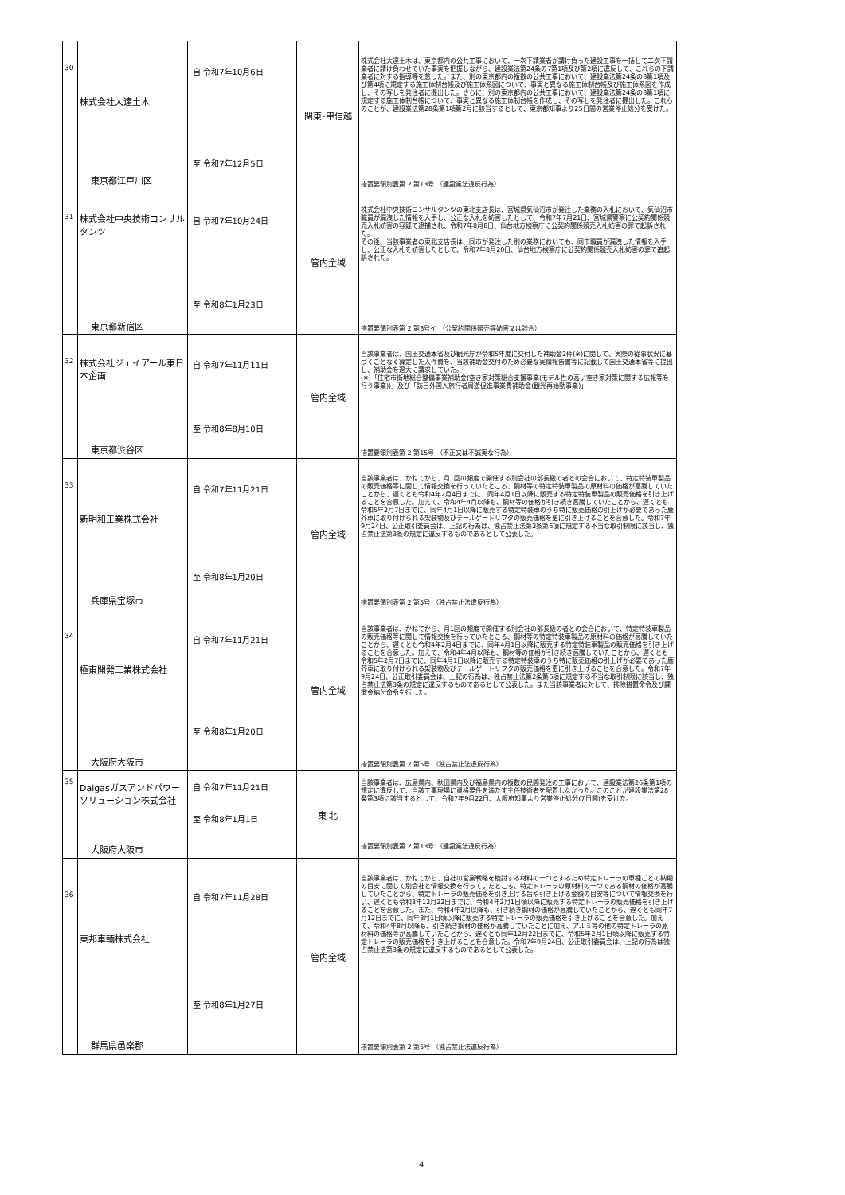| 30 | 株式会社大達土木 東京都江戸川区 | 自 令和7年10月6日 至 令和7年12月5日 | 関東･甲信越 | 株式会社大達土木は、東京都内の公共工事において、一次下請業者が請け負った建設工事を一括して二次下請業者に請け負わせていた事実を把握しながら、建設業法第24条の7第1項及び第2項に違反して、これらの下請業者に対する指導等を怠った。また、別の東京都内の複数の公共工事において、建設業法第24条の8第1項及び第4項に規定する施工体制台帳及び施工体系図について、事実と異なる施工体制台帳及び施工体系図を作成し、その写しを発注者に提出した。さらに、別の東京都内の公共工事において、建設業法第24条の8第1項に規定する施工体制台帳について、事実と異なる施工体制台帳を作成し、その写しを発注者に提出した。これらのことが、建設業法第28条第1項第2号に該当するとして、東京都知事より25日間の営業停止処分を受けた。 措置要領別表第 2 第13号 （建設業法違反行為） |
| 31 | 株式会社中央技術コンサルタンツ 東京都新宿区 | 自 令和7年10月24日 至 令和8年1月23日 | 管内全域 | 株式会社中央技術コンサルタンツの東北支店長は、宮城県気仙沼市が発注した業務の入札において、気仙沼市職員が漏洩した情報を入手し、公正な入札を妨害したとして、令和7年7月21日、宮城県警察に公契約関係競売入札妨害の容疑で逮捕され、令和7年8月8日、仙台地方検察庁に公契約関係競売入札妨害の罪で起訴された。 その後、当該事業者の東北支店長は、同市が発注した別の業務においても、同市職員が漏洩した情報を入手し、公正な入札を妨害したとして、令和7年8月20日、仙台地方検察庁に公契約関係競売入札妨害の罪で追起訴された。 措置要領別表第 2 第8号イ （公契約関係競売等妨害又は談合） |
| 32 | 株式会社ジェイアール東日本企画 東京都渋谷区 | 自 令和7年11月11日 至 令和8年8月10日 | 管内全域 | 当該事業者は、国土交通本省及び観光庁が令和5年度に交付した補助金2件(※)に関して、実際の従事状況に基づくことなく算定した人件費を、当該補助金交付のため必要な実績報告書等に記載して国土交通本省等に提出し、補助金を過大に請求していた。 (※)「住宅市街地総合整備事業補助金(空き家対策総合支援事業(モデル性の高い空き家対策に関する広報等を行う事業))」及び「訪日外国人旅行者周遊促進事業費補助金(観光再始動事業)」 措置要領別表第 2 第15号 （不正又は不誠実な行為） |
| 33 | 新明和工業株式会社 兵庫県宝塚市 | 自 令和7年11月21日 至 令和8年1月20日 | 管内全域 | 当該事業者は、かねてから、月1回の頻度で開催する別会社の部長級の者との会合において、特定特装車製品の販売価格等に関して情報交換を行っていたところ、鋼材等の特定特装車製品の原材料の価格が高騰していたことから、遅くとも令和4年2月4日までに、同年4月1日以降に販売する特定特装車製品の販売価格を引き上げることを合意した。加えて、令和4年4月以降も、鋼材等の価格が引き続き高騰していたことから、遅くとも令和5年2月7日までに、同年4月1日以降に販売する特定特装車のうち特に販売価格の引上げが必要であった塵芥車に取り付けられる架装物及びテールゲートリフタの販売価格を更に引き上げることを合意した。令和7年9月24日、公正取引委員会は、上記の行為は、独占禁止法第2条第6項に規定する不当な取引制限に該当し、独占禁止法第3条の規定に違反するものであるとして公表した。 措置要領別表第 2 第5号 （独占禁止法違反行為） |
| 34 | 極東開発工業株式会社 大阪府大阪市 | 自 令和7年11月21日 至 令和8年1月20日 | 管内全域 | 当該事業者は、かねてから、月1回の頻度で開催する別会社の部長級の者との会合において、特定特装車製品の販売価格等に関して情報交換を行っていたところ、鋼材等の特定特装車製品の原材料の価格が高騰していたことから、遅くとも令和4年2月4日までに、同年4月1日以降に販売する特定特装車製品の販売価格を引き上げることを合意した。加えて、令和4年4月以降も、鋼材等の価格が引き続き高騰していたことから、遅くとも令和5年2月7日までに、同年4月1日以降に販売する特定特装車のうち特に販売価格の引上げが必要であった塵芥車に取り付けられる架装物及びテールゲートリフタの販売価格を更に引き上げることを合意した。令和7年9月24日、公正取引委員会は、上記の行為は、独占禁止法第2条第6項に規定する不当な取引制限に該当し、独占禁止法第3条の規定に違反するものであるとして公表した。また当該事業者に対して、排除措置命令及び課徴金納付命令を行った。 措置要領別表第 2 第5号 （独占禁止法違反行為） |
| 35 | Daigasガスアンドパワーソリューション株式会社 大阪府大阪市 | 自 令和7年11月21日 至 令和8年1月1日 | 東 北 | 当該事業者は、広島県内、秋田県内及び福島県内の複数の民間発注の工事において、建設業法第26条第1項の規定に違反して、当該工事現場に資格要件を満たす主任技術者を配置しなかった。このことが建設業法第28条第3項に該当するとして、令和7年9月22日、大阪府知事より営業停止処分(7日間)を受けた。 措置要領別表第 2 第13号 （建設業法違反行為） |
| 36 | 東邦車輛株式会社 群馬県邑楽郡 | 自 令和7年11月28日 至 令和8年1月27日 | 管内全域 | 当該事業者は、かねてから、自社の営業戦略を検討する材料の一つとするため特定トレーラの車種ごとの納期の目安に関して別会社と情報交換を行っていたところ、特定トレーラの原材料の一つである鋼材の価格が高騰していたことから、特定トレーラの販売価格を引き上げる旨や引き上げる金額の目安等について情報交換を行い、遅くとも令和3年12月22日までに、令和4年2月1日頃以降に販売する特定トレーラの販売価格を引き上げることを合意した。また、令和4年2月以降も、引き続き鋼材の価格が高騰していたことから、遅くとも同年7月12日までに、同年8月1日頃以降に販売する特定トレーラの販売価格を引き上げることを合意した。加えて、令和4年8月以降も、引き続き鋼材の価格が高騰していたことに加え、アルミ等の他の特定トレーラの原材料の価格等が高騰していたことから、遅くとも同年12月22日までに、令和5年2月1日頃以降に販売する特定トレーラの販売価格を引き上げることを合意した。令和7年9月24日、公正取引委員会は、上記の行為は独占禁止法第3条の規定に違反するものであるとして公表した。 措置要領別表第 2 第5号 （独占禁止法違反行為） |
4